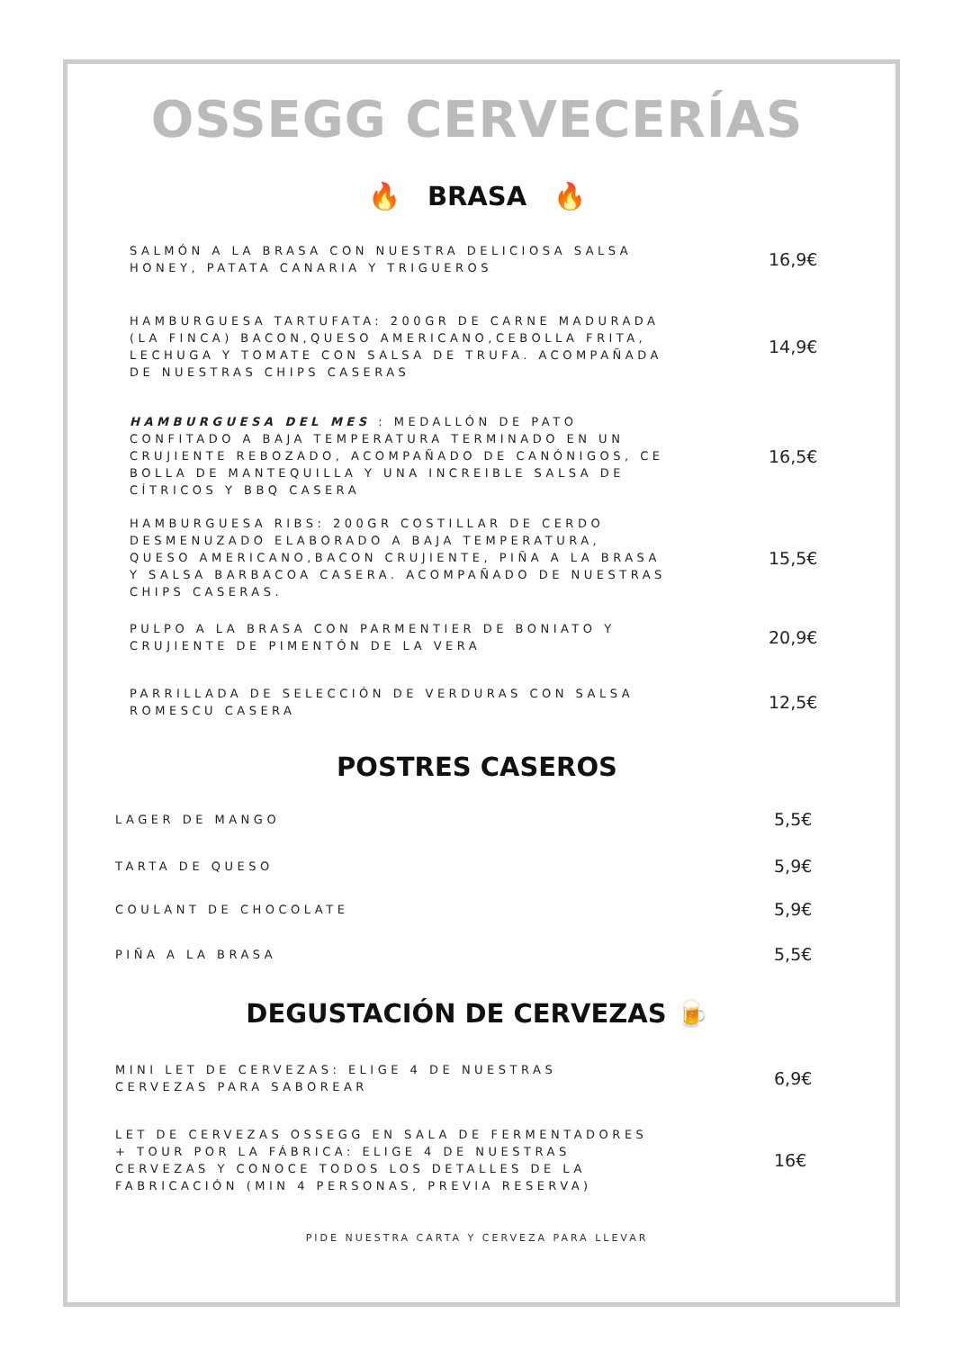OSSEGG CERVECERÍAS
🔥 BRASA 🔥
SALMÓN A LA BRASA CON NUESTRA DELICIOSA SALSA HONEY, PATATA CANARIA Y TRIGUEROS
16,9€
HAMBURGUESA TARTUFATA: 200GR DE CARNE MADURADA (LA FINCA) BACON,QUESO AMERICANO,CEBOLLA FRITA, LECHUGA Y TOMATE CON SALSA DE TRUFA. ACOMPAÑADA DE NUESTRAS CHIPS CASERAS
14,9€
HAMBURGUESA DEL MES : MEDALLÓN DE PATO CONFITADO A BAJA TEMPERATURA TERMINADO EN UN CRUJIENTE REBOZADO, ACOMPAÑADO DE CANÓNIGOS, CE BOLLA DE MANTEQUILLA Y UNA INCREIBLE SALSA DE CÍTRICOS Y BBQ CASERA
16,5€
HAMBURGUESA RIBS: 200GR COSTILLAR DE CERDO DESMENUZADO ELABORADO A BAJA TEMPERATURA, QUESO AMERICANO,BACON CRUJIENTE, PIÑA A LA BRASA Y SALSA BARBACOA CASERA. ACOMPAÑADO DE NUESTRAS CHIPS CASERAS.
15,5€
PULPO A LA BRASA CON PARMENTIER DE BONIATO Y CRUJIENTE DE PIMENTÓN DE LA VERA
20,9€
PARRILLADA DE SELECCIÓN DE VERDURAS CON SALSA ROMESCU CASERA
12,5€
POSTRES CASEROS
LAGER DE MANGO
5,5€
TARTA DE QUESO
5,9€
COULANT DE CHOCOLATE
5,9€
PIÑA A LA BRASA
5,5€
DEGUSTACIÓN DE CERVEZAS 🍺
MINI LET DE CERVEZAS: ELIGE 4 DE NUESTRAS CERVEZAS PARA SABOREAR
6,9€
LET DE CERVEZAS OSSEGG EN SALA DE FERMENTADORES + TOUR POR LA FÁBRICA: ELIGE 4 DE NUESTRAS CERVEZAS Y CONOCE TODOS LOS DETALLES DE LA FABRICACIÓN (MIN 4 PERSONAS, PREVIA RESERVA)
16€
PIDE NUESTRA CARTA Y CERVEZA PARA LLEVAR